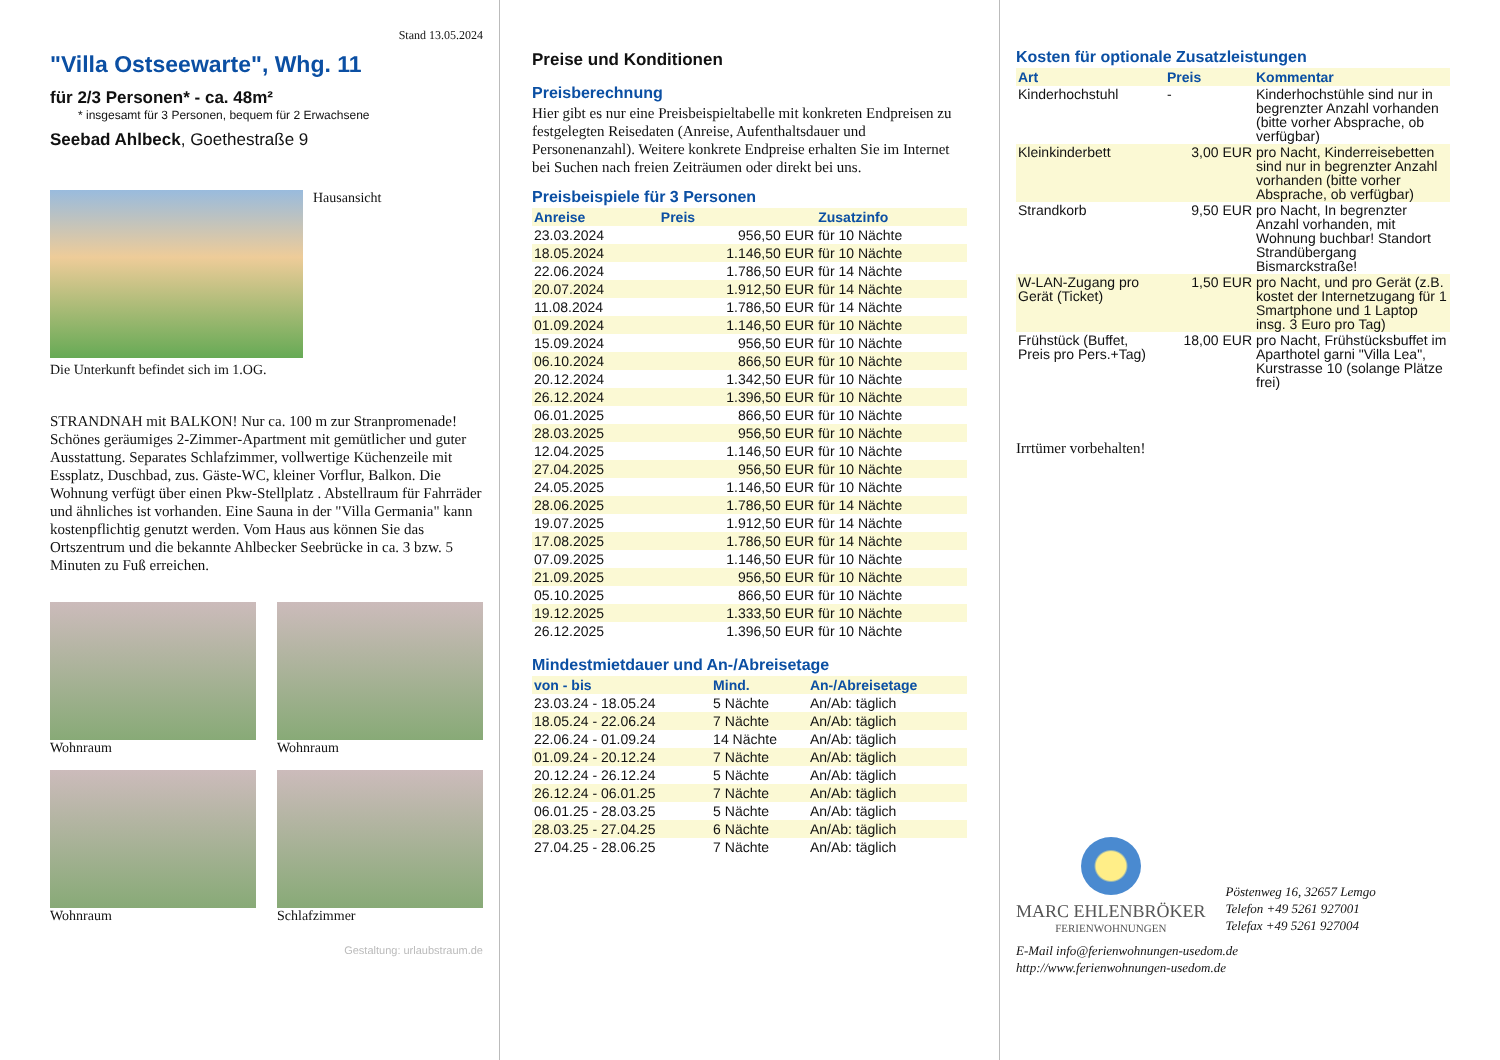Stand 13.05.2024
"Villa Ostseewarte", Whg. 11
für 2/3 Personen* - ca. 48m²
* insgesamt für 3 Personen, bequem für 2 Erwachsene
Seebad Ahlbeck, Goethestraße 9
Hausansicht
Die Unterkunft befindet sich im 1.OG.
STRANDNAH mit BALKON! Nur ca. 100 m zur Stranpromenade! Schönes geräumiges 2-Zimmer-Apartment mit gemütlicher und guter Ausstattung. Separates Schlafzimmer, vollwertige Küchenzeile mit Essplatz, Duschbad, zus. Gäste-WC, kleiner Vorflur, Balkon. Die Wohnung verfügt über einen Pkw-Stellplatz . Abstellraum für Fahrräder und ähnliches ist vorhanden. Eine Sauna in der "Villa Germania" kann kostenpflichtig genutzt werden. Vom Haus aus können Sie das Ortszentrum und die bekannte Ahlbecker Seebrücke in ca. 3 bzw. 5 Minuten zu Fuß erreichen.
Wohnraum
Wohnraum
Wohnraum
Schlafzimmer
Gestaltung: urlaubstraum.de
Preise und Konditionen
Preisberechnung
Hier gibt es nur eine Preisbeispieltabelle mit konkreten Endpreisen zu festgelegten Reisedaten (Anreise, Aufenthaltsdauer und Personenanzahl). Weitere konkrete Endpreise erhalten Sie im Internet bei Suchen nach freien Zeiträumen oder direkt bei uns.
Preisbeispiele für 3 Personen
| Anreise | Preis | Zusatzinfo |
| --- | --- | --- |
| 23.03.2024 | 956,50 EUR | für 10 Nächte |
| 18.05.2024 | 1.146,50 EUR | für 10 Nächte |
| 22.06.2024 | 1.786,50 EUR | für 14 Nächte |
| 20.07.2024 | 1.912,50 EUR | für 14 Nächte |
| 11.08.2024 | 1.786,50 EUR | für 14 Nächte |
| 01.09.2024 | 1.146,50 EUR | für 10 Nächte |
| 15.09.2024 | 956,50 EUR | für 10 Nächte |
| 06.10.2024 | 866,50 EUR | für 10 Nächte |
| 20.12.2024 | 1.342,50 EUR | für 10 Nächte |
| 26.12.2024 | 1.396,50 EUR | für 10 Nächte |
| 06.01.2025 | 866,50 EUR | für 10 Nächte |
| 28.03.2025 | 956,50 EUR | für 10 Nächte |
| 12.04.2025 | 1.146,50 EUR | für 10 Nächte |
| 27.04.2025 | 956,50 EUR | für 10 Nächte |
| 24.05.2025 | 1.146,50 EUR | für 10 Nächte |
| 28.06.2025 | 1.786,50 EUR | für 14 Nächte |
| 19.07.2025 | 1.912,50 EUR | für 14 Nächte |
| 17.08.2025 | 1.786,50 EUR | für 14 Nächte |
| 07.09.2025 | 1.146,50 EUR | für 10 Nächte |
| 21.09.2025 | 956,50 EUR | für 10 Nächte |
| 05.10.2025 | 866,50 EUR | für 10 Nächte |
| 19.12.2025 | 1.333,50 EUR | für 10 Nächte |
| 26.12.2025 | 1.396,50 EUR | für 10 Nächte |
Mindestmietdauer und An-/Abreisetage
| von - bis | Mind. | An-/Abreisetage |
| --- | --- | --- |
| 23.03.24 - 18.05.24 | 5 Nächte | An/Ab: täglich |
| 18.05.24 - 22.06.24 | 7 Nächte | An/Ab: täglich |
| 22.06.24 - 01.09.24 | 14 Nächte | An/Ab: täglich |
| 01.09.24 - 20.12.24 | 7 Nächte | An/Ab: täglich |
| 20.12.24 - 26.12.24 | 5 Nächte | An/Ab: täglich |
| 26.12.24 - 06.01.25 | 7 Nächte | An/Ab: täglich |
| 06.01.25 - 28.03.25 | 5 Nächte | An/Ab: täglich |
| 28.03.25 - 27.04.25 | 6 Nächte | An/Ab: täglich |
| 27.04.25 - 28.06.25 | 7 Nächte | An/Ab: täglich |
Kosten für optionale Zusatzleistungen
| Art | Preis | Kommentar |
| --- | --- | --- |
| Kinderhochstuhl | - | Kinderhochstühle sind nur in begrenzter Anzahl vorhanden (bitte vorher Absprache, ob verfügbar) |
| Kleinkinderbett | 3,00 EUR | pro Nacht, Kinderreisebetten sind nur in begrenzter Anzahl vorhanden (bitte vorher Absprache, ob verfügbar) |
| Strandkorb | 9,50 EUR | pro Nacht, In begrenzter Anzahl vorhanden, mit Wohnung buchbar! Standort Strandübergang Bismarckstraße! |
| W-LAN-Zugang pro Gerät (Ticket) | 1,50 EUR | pro Nacht, und pro Gerät (z.B. kostet der Internetzugang für 1 Smartphone und 1 Laptop insg. 3 Euro pro Tag) |
| Frühstück (Buffet, Preis pro Pers.+Tag) | 18,00 EUR | pro Nacht, Frühstücksbuffet im Aparthotel garni "Villa Lea", Kurstrasse 10 (solange Plätze frei) |
Irrtümer vorbehalten!
MARC EHLENBRÖKER
FERIENWOHNUNGEN
Pöstenweg 16, 32657 Lemgo
Telefon +49 5261 927001
Telefax +49 5261 927004
E-Mail info@ferienwohnungen-usedom.de
http://www.ferienwohnungen-usedom.de